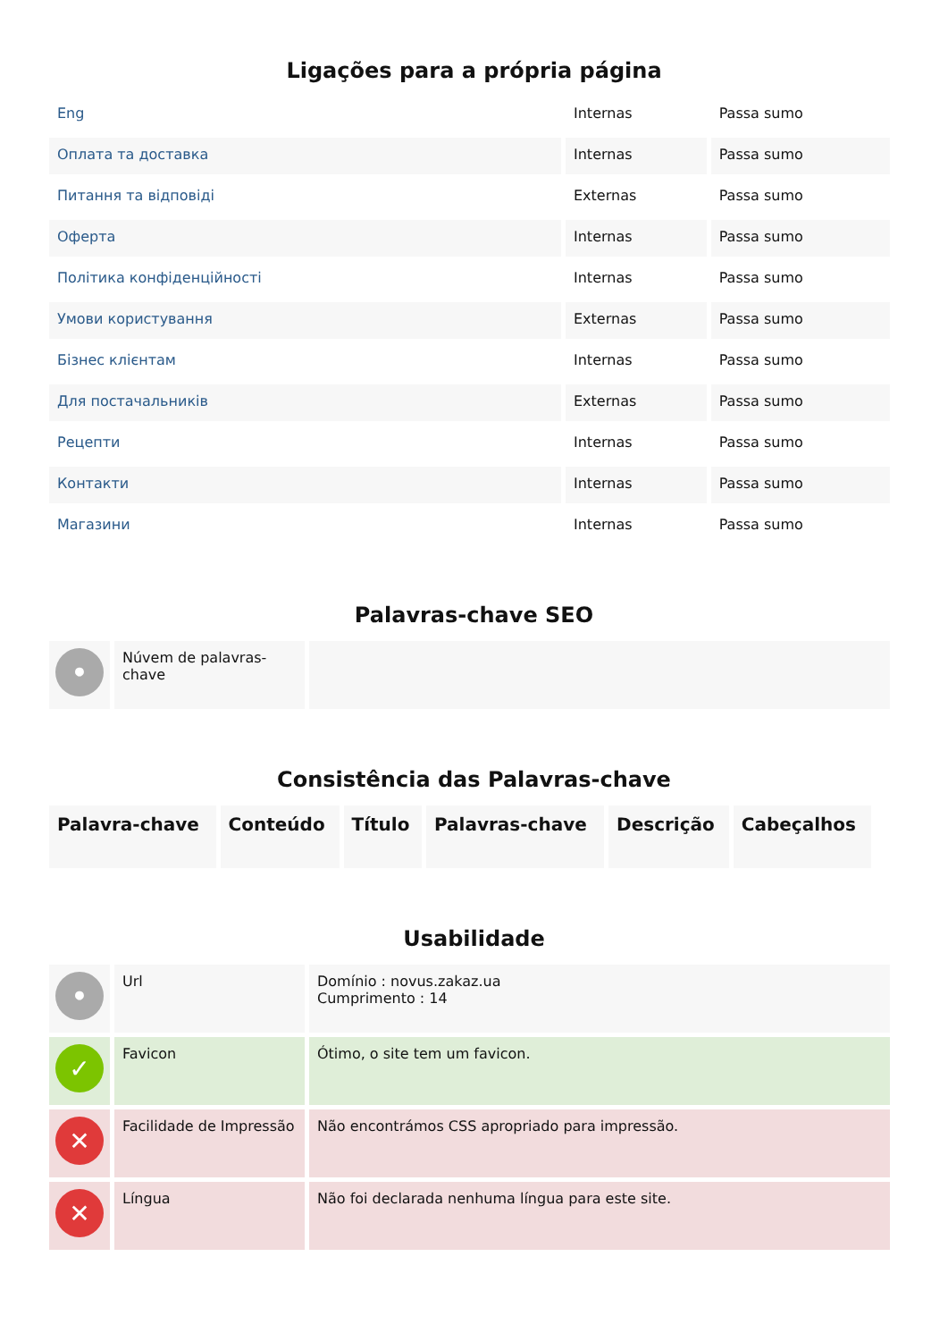Ligações para a própria página
| Eng | Internas | Passa sumo |
| Оплата та доставка | Internas | Passa sumo |
| Питання та відповіді | Externas | Passa sumo |
| Оферта | Internas | Passa sumo |
| Політика конфіденційності | Internas | Passa sumo |
| Умови користування | Externas | Passa sumo |
| Бізнес клієнтам | Internas | Passa sumo |
| Для постачальників | Externas | Passa sumo |
| Рецепти | Internas | Passa sumo |
| Контакти | Internas | Passa sumo |
| Магазини | Internas | Passa sumo |
Palavras-chave SEO
| • | Núvem de palavras-chave | |
Consistência das Palavras-chave
| Palavra-chave | Conteúdo | Título | Palavras-chave | Descrição | Cabeçalhos |
| --- | --- | --- | --- | --- | --- |
Usabilidade
| • | Url | Domínio : novus.zakaz.ua Cumprimento : 14 |
| ✓ | Favicon | Ótimo, o site tem um favicon. |
| ✕ | Facilidade de Impressão | Não encontrámos CSS apropriado para impressão. |
| ✕ | Língua | Não foi declarada nenhuma língua para este site. |